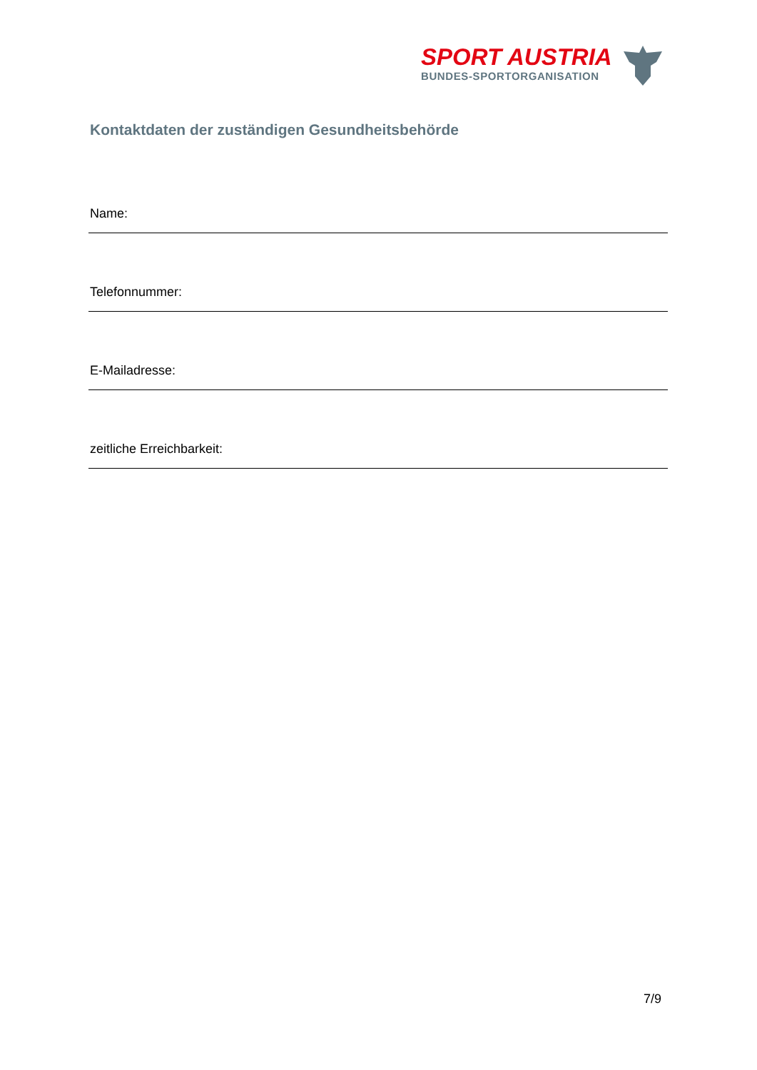SPORT AUSTRIA
BUNDES-SPORTORGANISATION
Kontaktdaten der zuständigen Gesundheitsbehörde
Name:
Telefonnummer:
E-Mailadresse:
zeitliche Erreichbarkeit:
7/9